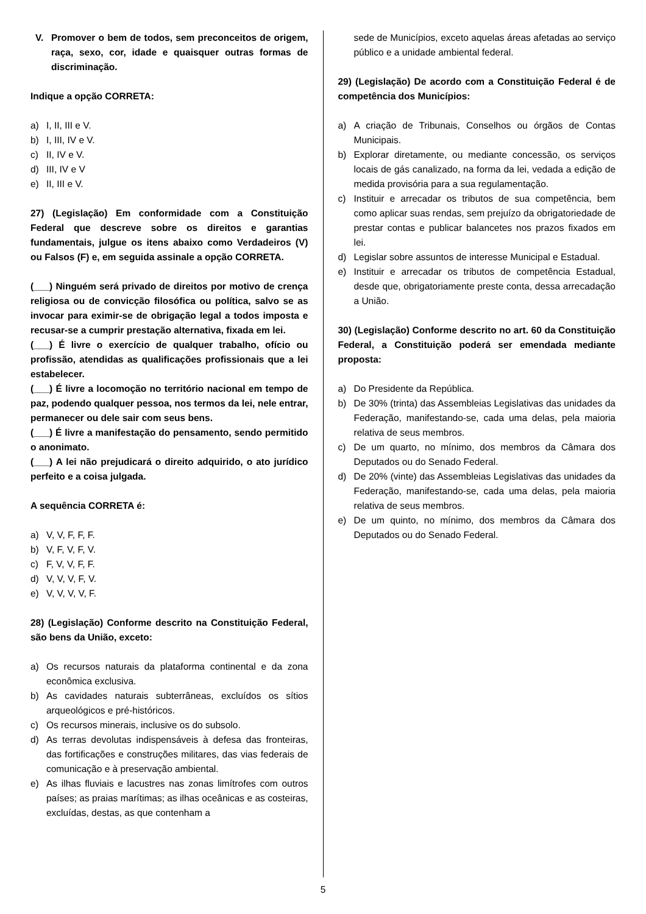V. Promover o bem de todos, sem preconceitos de origem, raça, sexo, cor, idade e quaisquer outras formas de discriminação.
Indique a opção CORRETA:
a) I, II, III e V.
b) I, III, IV e V.
c) II, IV e V.
d) III, IV e V
e) II, III e V.
27) (Legislação) Em conformidade com a Constituição Federal que descreve sobre os direitos e garantias fundamentais, julgue os itens abaixo como Verdadeiros (V) ou Falsos (F) e, em seguida assinale a opção CORRETA.
(___) Ninguém será privado de direitos por motivo de crença religiosa ou de convicção filosófica ou política, salvo se as invocar para eximir-se de obrigação legal a todos imposta e recusar-se a cumprir prestação alternativa, fixada em lei.
(___) É livre o exercício de qualquer trabalho, ofício ou profissão, atendidas as qualificações profissionais que a lei estabelecer.
(___) É livre a locomoção no território nacional em tempo de paz, podendo qualquer pessoa, nos termos da lei, nele entrar, permanecer ou dele sair com seus bens.
(___) É livre a manifestação do pensamento, sendo permitido o anonimato.
(___) A lei não prejudicará o direito adquirido, o ato jurídico perfeito e a coisa julgada.
A sequência CORRETA é:
a) V, V, F, F, F.
b) V, F, V, F, V.
c) F, V, V, F, F.
d) V, V, V, F, V.
e) V, V, V, V, F.
28) (Legislação) Conforme descrito na Constituição Federal, são bens da União, exceto:
a) Os recursos naturais da plataforma continental e da zona econômica exclusiva.
b) As cavidades naturais subterrâneas, excluídos os sítios arqueológicos e pré-históricos.
c) Os recursos minerais, inclusive os do subsolo.
d) As terras devolutas indispensáveis à defesa das fronteiras, das fortificações e construções militares, das vias federais de comunicação e à preservação ambiental.
e) As ilhas fluviais e lacustres nas zonas limítrofes com outros países; as praias marítimas; as ilhas oceânicas e as costeiras, excluídas, destas, as que contenham a
sede de Municípios, exceto aquelas áreas afetadas ao serviço público e a unidade ambiental federal.
29) (Legislação) De acordo com a Constituição Federal é de competência dos Municípios:
a) A criação de Tribunais, Conselhos ou órgãos de Contas Municipais.
b) Explorar diretamente, ou mediante concessão, os serviços locais de gás canalizado, na forma da lei, vedada a edição de medida provisória para a sua regulamentação.
c) Instituir e arrecadar os tributos de sua competência, bem como aplicar suas rendas, sem prejuízo da obrigatoriedade de prestar contas e publicar balancetes nos prazos fixados em lei.
d) Legislar sobre assuntos de interesse Municipal e Estadual.
e) Instituir e arrecadar os tributos de competência Estadual, desde que, obrigatoriamente preste conta, dessa arrecadação a União.
30) (Legislação) Conforme descrito no art. 60 da Constituição Federal, a Constituição poderá ser emendada mediante proposta:
a) Do Presidente da República.
b) De 30% (trinta) das Assembleias Legislativas das unidades da Federação, manifestando-se, cada uma delas, pela maioria relativa de seus membros.
c) De um quarto, no mínimo, dos membros da Câmara dos Deputados ou do Senado Federal.
d) De 20% (vinte) das Assembleias Legislativas das unidades da Federação, manifestando-se, cada uma delas, pela maioria relativa de seus membros.
e) De um quinto, no mínimo, dos membros da Câmara dos Deputados ou do Senado Federal.
5